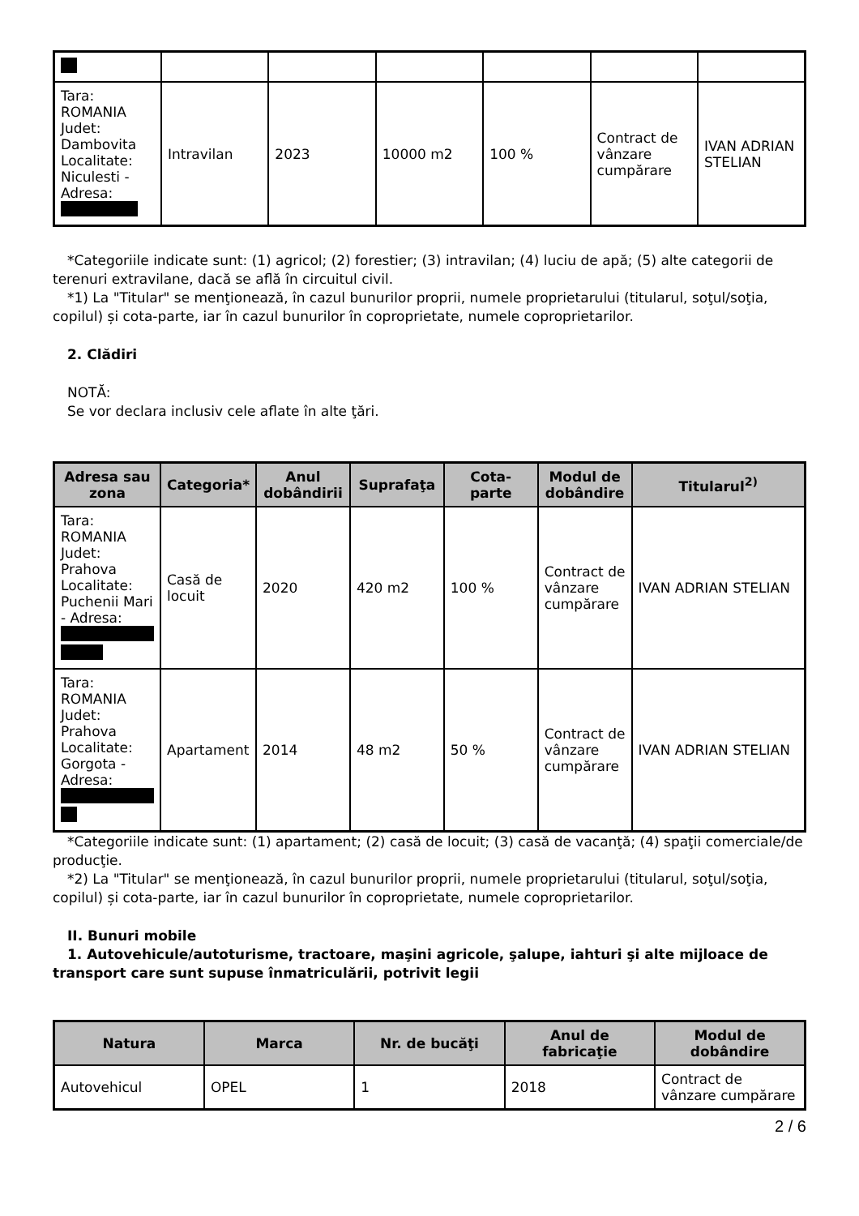| Tara: ROMANIA Judet: Dambovita Localitate: Niculesti - Adresa: | Intravilan | 2023 | 10000 m2 | 100 % | Contract de vânzare cumpărare | IVAN ADRIAN STELIAN |
*Categoriile indicate sunt: (1) agricol; (2) forestier; (3) intravilan; (4) luciu de apă; (5) alte categorii de terenuri extravilane, dacă se află în circuitul civil.
*1) La "Titular" se menţionează, în cazul bunurilor proprii, numele proprietarului (titularul, soţul/soţia, copilul) și cota-parte, iar în cazul bunurilor în coproprietate, numele coproprietarilor.
2. Clădiri
NOTĂ:
Se vor declara inclusiv cele aflate în alte ţări.
| Adresa sau zona | Categoria* | Anul dobândirii | Suprafaţa | Cota-parte | Modul de dobândire | Titularul<sup>2)</sup> |
| --- | --- | --- | --- | --- | --- | --- |
| Tara: ROMANIA Judet: Prahova Localitate: Puchenii Mari - Adresa: | Casă de locuit | 2020 | 420 m2 | 100 % | Contract de vânzare cumpărare | IVAN ADRIAN STELIAN |
| Tara: ROMANIA Judet: Prahova Localitate: Gorgota - Adresa: | Apartament | 2014 | 48 m2 | 50 % | Contract de vânzare cumpărare | IVAN ADRIAN STELIAN |
*Categoriile indicate sunt: (1) apartament; (2) casă de locuit; (3) casă de vacanţă; (4) spaţii comerciale/de producţie.
*2) La "Titular" se menţionează, în cazul bunurilor proprii, numele proprietarului (titularul, soţul/soţia, copilul) și cota-parte, iar în cazul bunurilor în coproprietate, numele coproprietarilor.
II. Bunuri mobile
1. Autovehicule/autoturisme, tractoare, maşini agricole, şalupe, iahturi şi alte mijloace de transport care sunt supuse înmatriculării, potrivit legii
| Natura | Marca | Nr. de bucăţi | Anul de fabricaţie | Modul de dobândire |
| --- | --- | --- | --- | --- |
| Autovehicul | OPEL | 1 | 2018 | Contract de vânzare cumpărare |
2 / 6